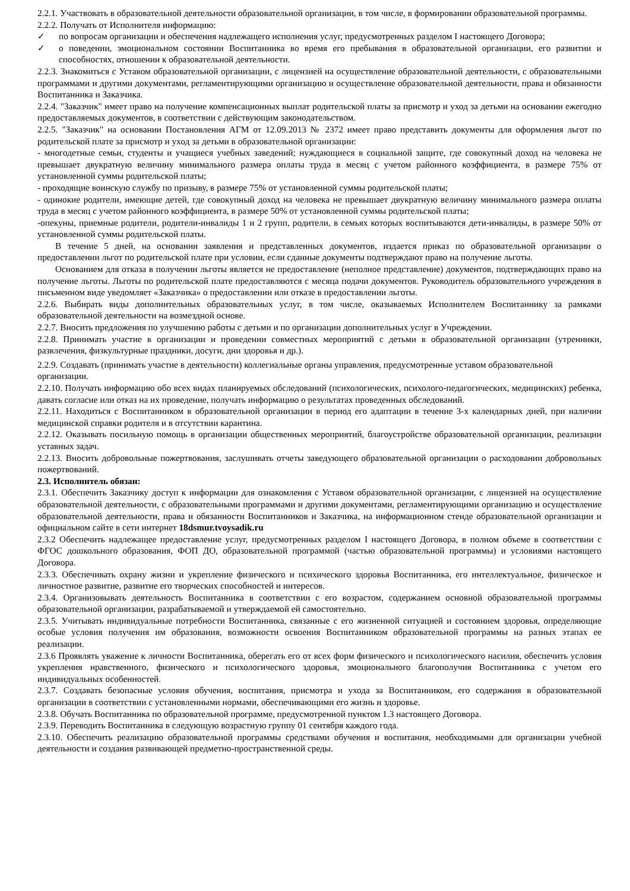2.2.1. Участвовать в образовательной деятельности образовательной организации, в том числе, в формировании образовательной программы.
2.2.2. Получать от Исполнителя информацию:
✓ по вопросам организации и обеспечения надлежащего исполнения услуг, предусмотренных разделом I настоящего Договора;
✓ о поведении, эмоциональном состоянии Воспитанника во время его пребывания в образовательной организации, его развитии и способностях, отношении к образовательной деятельности.
2.2.3. Знакомиться с Уставом образовательной организации, с лицензией на осуществление образовательной деятельности, с образовательными программами и другими документами, регламентирующими организацию и осуществление образовательной деятельности, права и обязанности Воспитанника и Заказчика.
2.2.4. "Заказчик" имеет право на получение компенсационных выплат родительской платы за присмотр и уход за детьми на основании ежегодно предоставляемых документов, в соответствии с действующим законодательством.
2.2.5. "Заказчик" на основании Постановления АГМ от 12.09.2013 № 2372 имеет право представить документы для оформления льгот по родительской плате за присмотр и уход за детьми в образовательной организации:
- многодетные семьи, студенты и учащиеся учебных заведений; нуждающиеся в социальной защите, где совокупный доход на человека не превышает двукратную величину минимального размера оплаты труда в месяц с учетом районного коэффициента, в размере 75% от установленной суммы родительской платы;
- проходящие воинскую службу по призыву, в размере 75% от установленной суммы родительской платы;
- одинокие родители, имеющие детей, где совокупный доход на человека не превышает двукратную величину минимального размера оплаты труда в месяц с учетом районного коэффициента, в размере 50% от установленной суммы родительской платы;
-опекуны, приемные родители, родители-инвалиды 1 и 2 групп, родители, в семьях которых воспитываются дети-инвалиды, в размере 50% от установленной суммы родительской платы.
В течение 5 дней, на основании заявления и представленных документов, издается приказ по образовательной организации о предоставлении льгот по родительской плате при условии, если сданные документы подтверждают право на получение льготы.
Основанием для отказа в получении льготы является не предоставление (неполное представление) документов, подтверждающих право на получение льготы. Льготы по родительской плате предоставляются с месяца подачи документов. Руководитель образовательного учреждения в письменном виде уведомляет «Заказчика» о предоставлении или отказе в предоставлении льготы.
2.2.6. Выбирать виды дополнительных образовательных услуг, в том числе, оказываемых Исполнителем Воспитаннику за рамками образовательной деятельности на возмездной основе.
2.2.7. Вносить предложения по улучшению работы с детьми и по организации дополнительных услуг в Учреждении.
2.2.8. Принимать участие в организации и проведении совместных мероприятий с детьми в образовательной организации (утренники, развлечения, физкультурные праздники, досуги, дни здоровья и др.).
2.2.9. Создавать (принимать участие в деятельности) коллегиальные органы управления, предусмотренные уставом образовательной организации.
2.2.10. Получать информацию обо всех видах планируемых обследований (психологических, психолого-педагогических, медицинских) ребенка, давать согласие или отказ на их проведение, получать информацию о результатах проведенных обследований.
2.2.11. Находиться с Воспитанником в образовательной организации в период его адаптации в течение 3-х календарных дней, при наличии медицинской справки родителя и в отсутствии карантина.
2.2.12. Оказывать посильную помощь в организации общественных мероприятий, благоустройстве образовательной организации, реализации уставных задач.
2.2.13. Вносить добровольные пожертвования, заслушивать отчеты заведующего образовательной организации о расходовании добровольных пожертвований.
2.3. Исполнитель обязан:
2.3.1. Обеспечить Заказчику доступ к информации для ознакомления с Уставом образовательной организации, с лицензией на осуществление образовательной деятельности, с образовательными программами и другими документами, регламентирующими организацию и осуществление образовательной деятельности, права и обязанности Воспитанников и Заказчика, на информационном стенде образовательной организации и официальном сайте в сети интернет 18dsmur.tvoysadik.ru
2.3.2 Обеспечить надлежащее предоставление услуг, предусмотренных разделом I настоящего Договора, в полном объеме в соответствии с ФГОС дошкольного образования, ФОП ДО, образовательной программой (частью образовательной программы) и условиями настоящего Договора.
2.3.3. Обеспечивать охрану жизни и укрепление физического и психического здоровья Воспитанника, его интеллектуальное, физическое и личностное развитие, развитие его творческих способностей и интересов.
2.3.4. Организовывать деятельность Воспитанника в соответствии с его возрастом, содержанием основной образовательной программы образовательной организации, разрабатываемой и утверждаемой ей самостоятельно.
2.3.5. Учитывать индивидуальные потребности Воспитанника, связанные с его жизненной ситуацией и состоянием здоровья, определяющие особые условия получения им образования, возможности освоения Воспитанником образовательной программы на разных этапах ее реализации.
2.3.6 Проявлять уважение к личности Воспитанника, оберегать его от всех форм физического и психологического насилия, обеспечить условия укрепления нравственного, физического и психологического здоровья, эмоционального благополучия Воспитанника с учетом его индивидуальных особенностей.
2.3.7. Создавать безопасные условия обучения, воспитания, присмотра и ухода за Воспитанником, его содержания в образовательной организации в соответствии с установленными нормами, обеспечивающими его жизнь и здоровье.
2.3.8. Обучать Воспитанника по образовательной программе, предусмотренной пунктом 1.3 настоящего Договора.
2.3.9. Переводить Воспитанника в следующую возрастную группу 01 сентября каждого года.
2.3.10. Обеспечить реализацию образовательной программы средствами обучения и воспитания, необходимыми для организации учебной деятельности и создания развивающей предметно-пространственной среды.